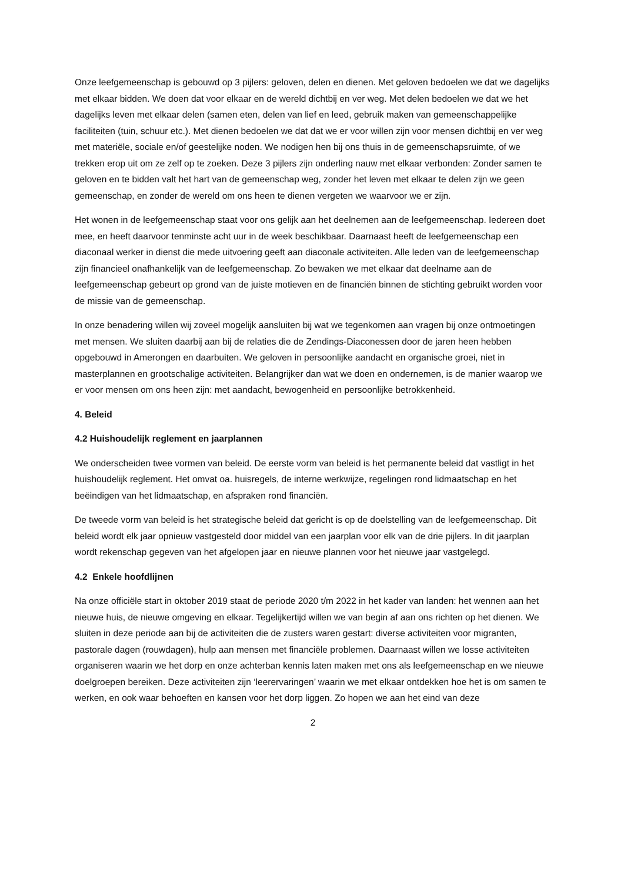Onze leefgemeenschap is gebouwd op 3 pijlers: geloven, delen en dienen. Met geloven bedoelen we dat we dagelijks met elkaar bidden. We doen dat voor elkaar en de wereld dichtbij en ver weg. Met delen bedoelen we dat we het dagelijks leven met elkaar delen (samen eten, delen van lief en leed, gebruik maken van gemeenschappelijke faciliteiten (tuin, schuur etc.). Met dienen bedoelen we dat dat we er voor willen zijn voor mensen dichtbij en ver weg met materiële, sociale en/of geestelijke noden. We nodigen hen bij ons thuis in de gemeenschapsruimte, of we trekken erop uit om ze zelf op te zoeken. Deze 3 pijlers zijn onderling nauw met elkaar verbonden: Zonder samen te geloven en te bidden valt het hart van de gemeenschap weg, zonder het leven met elkaar te delen zijn we geen gemeenschap, en zonder de wereld om ons heen te dienen vergeten we waarvoor we er zijn.
Het wonen in de leefgemeenschap staat voor ons gelijk aan het deelnemen aan de leefgemeenschap. Iedereen doet mee, en heeft daarvoor tenminste acht uur in de week beschikbaar. Daarnaast heeft de leefgemeenschap een diaconaal werker in dienst die mede uitvoering geeft aan diaconale activiteiten. Alle leden van de leefgemeenschap zijn financieel onafhankelijk van de leefgemeenschap. Zo bewaken we met elkaar dat deelname aan de leefgemeenschap gebeurt op grond van de juiste motieven en de financiën binnen de stichting gebruikt worden voor de missie van de gemeenschap.
In onze benadering willen wij zoveel mogelijk aansluiten bij wat we tegenkomen aan vragen bij onze ontmoetingen met mensen. We sluiten daarbij aan bij de relaties die de Zendings-Diaconessen door de jaren heen hebben opgebouwd in Amerongen en daarbuiten. We geloven in persoonlijke aandacht en organische groei, niet in masterplannen en grootschalige activiteiten. Belangrijker dan wat we doen en ondernemen, is de manier waarop we er voor mensen om ons heen zijn: met aandacht, bewogenheid en persoonlijke betrokkenheid.
4. Beleid
4.2 Huishoudelijk reglement en jaarplannen
We onderscheiden twee vormen van beleid. De eerste vorm van beleid is het permanente beleid dat vastligt in het huishoudelijk reglement. Het omvat oa. huisregels, de interne werkwijze, regelingen rond lidmaatschap en het beëindigen van het lidmaatschap, en afspraken rond financiën.
De tweede vorm van beleid is het strategische beleid dat gericht is op de doelstelling van de leefgemeenschap. Dit beleid wordt elk jaar opnieuw vastgesteld door middel van een jaarplan voor elk van de drie pijlers. In dit jaarplan wordt rekenschap gegeven van het afgelopen jaar en nieuwe plannen voor het nieuwe jaar vastgelegd.
4.2 Enkele hoofdlijnen
Na onze officiële start in oktober 2019 staat de periode 2020 t/m 2022 in het kader van landen: het wennen aan het nieuwe huis, de nieuwe omgeving en elkaar. Tegelijkertijd willen we van begin af aan ons richten op het dienen. We sluiten in deze periode aan bij de activiteiten die de zusters waren gestart: diverse activiteiten voor migranten, pastorale dagen (rouwdagen), hulp aan mensen met financiële problemen. Daarnaast willen we losse activiteiten organiseren waarin we het dorp en onze achterban kennis laten maken met ons als leefgemeenschap en we nieuwe doelgroepen bereiken. Deze activiteiten zijn ‘leerervaringen’ waarin we met elkaar ontdekken hoe het is om samen te werken, en ook waar behoeften en kansen voor het dorp liggen. Zo hopen we aan het eind van deze
2